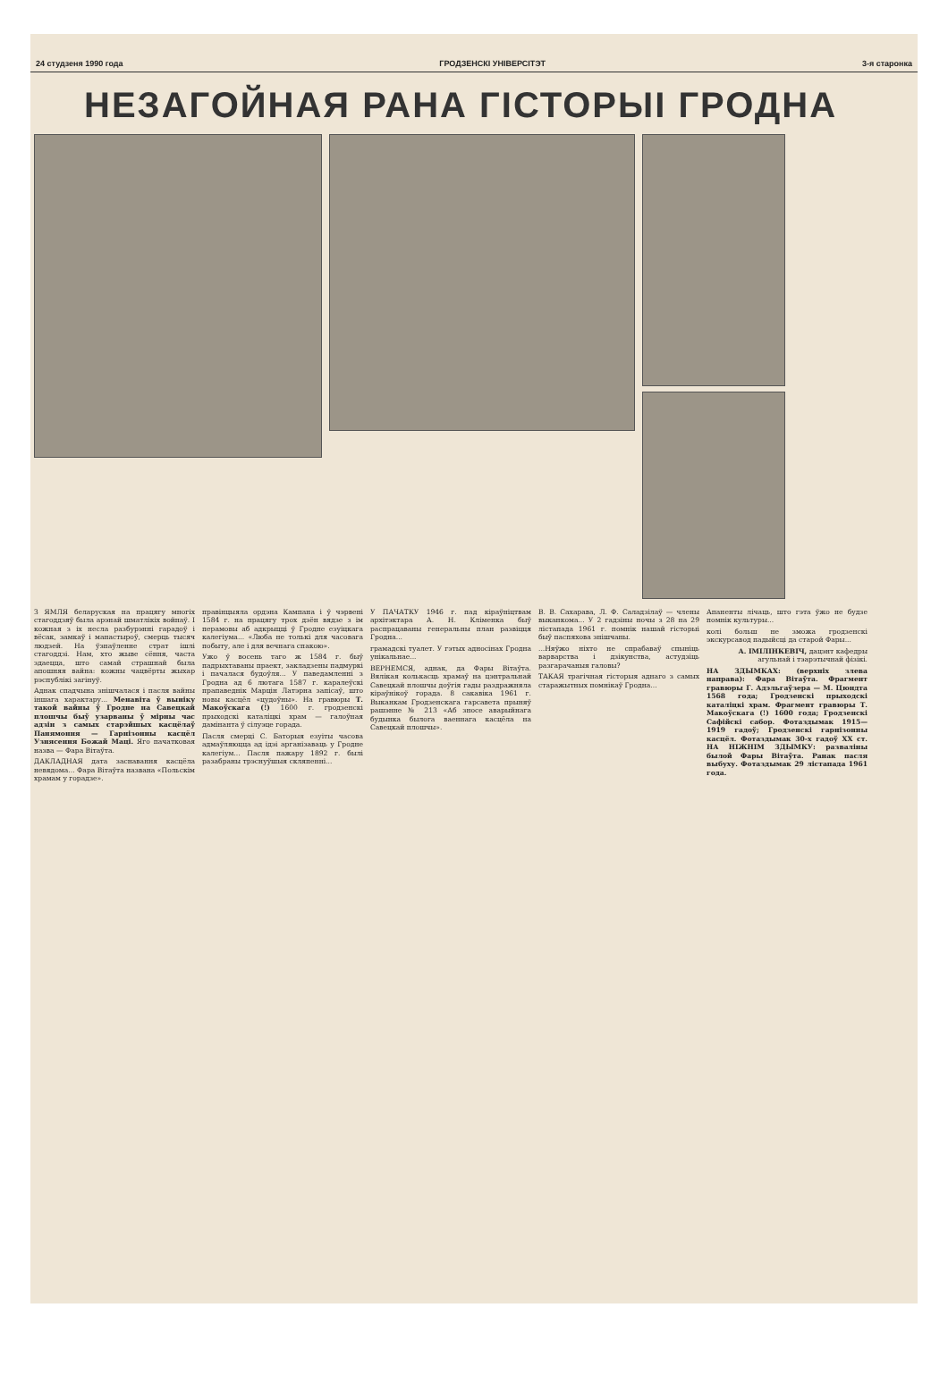24 студзеня 1990 года ГРОДЗЕНСКІ УНІВЕРСІТЭТ 3-я старонка
НЕЗАГОЙНАЯ РАНА ГІСТОРЫІ ГРОДНА
З ЯМЛЯ беларуская на працягу многіх стагоддзяў была арэнай шматлікіх войнаў. І кожная з іх несла разбурэнні гарадоў і вёсак, замкаў і манастыроў, смерць тысяч людзей. На ўзнаўленне страт ішлі стагоддзі. Нам, хто жыве сёння, часта здаецца, што самай страшнай была апошняя вайна: кожны чацвёрты жыхар рэспублікі загінуў.
Аднак спадчына знішчалася і пасля вайны іншага характару... Менавіта ў выніку такой вайны ў Гродне на Савецкай плошчы быў узарваны ў мірны час адзін з самых старэйшых касцёлаў Панямоння — Гарнізонны касцёл Узнясення Божай Маці. Яго пачатковая назва — Фара Вітаўта.
ДАКЛАДНАЯ дата заснавання касцёла невядома... Фара Вітаўта названа «Польскім храмам у горадзе».
правінцыяла ордэна Кампана і ў чэрвені 1584 г. на працягу трох дзён вядзе з ім перамовы аб адкрыцці ў Гродне езуіцкага калегіума... «Люба не толькі для часовага побыту, але і для вечнага спакою».
Ужо ў восень таго ж 1584 г. быў падрыхтаваны праект, закладзены падмуркі і пачалася будоўля... У паведамленні з Гродна ад 6 лютага 1587 г. каралеўскі прапаведнік Марцін Латэрна запісаў, што новы касцёл «цудоўны». На гравюры Т. Макоўскага (!) 1600 г. гродзенскі прыходскі каталіцкі храм — галоўная дамінанта ў сілуэце горада.
Пасля смерці С. Баторыя езуіты часова адмаўляюцца ад ідэі арганізаваць у Гродне калегіум... Пасля пажару 1892 г. былі разабраны трэснуўшыя скляпенні...
У ПАЧАТКУ 1946 г. пад кіраўніцтвам архітэктара А. Н. Кліменка быў распрацаваны генеральны план развіцця Гродна...
грамадскі туалет. У гэтых адносінах Гродна унікальнае...
ВЕРНЕМСЯ, аднак, да Фары Вітаўта. Вялікая колькасць храмаў на цэнтральнай Савецкай плошчы доўгія гады раздражняла кіраўнікоў горада. 8 сакавіка 1961 г. Выканкам Гродзенскага гарсавета прыняў рашэнне № 213 «Аб зносе аварыйнага будынка былога ваеннага касцёла на Савецкай плошчы».
В. В. Сахарава, Л. Ф. Саладзілаў — члены выканкома... У 2 гадзіны ночы з 28 на 29 лістапада 1961 г. помнік нашай гісторыі быў паспяхова знішчаны.
...Няўжо ніхто не спрабаваў спыніць варварства і дзікунства, астудзіць разгарачаныя галовы?
ТАКАЯ трагічная гісторыя аднаго з самых старажытных помнікаў Гродна...
Апаненты лічаць, што гэта ўжо не будзе помнік культуры...
колі больш не зможа гродзенскі экскурсавод падыйсці да старой Фары...
А. ІМІЛІНКЕВІЧ, дацэнт кафедры агульнай і тэарэтычнай фізікі.
НА ЗДЫМКАХ: (верхніх злева направа): Фара Вітаўта. Фрагмент гравюры Г. Адэльгаўзера — М. Цюндта 1568 года; Гродзенскі прыходскі каталіцкі храм. Фрагмент гравюры Т. Макоўскага (!) 1600 года; Гродзенскі Сафійскі сабор. Фотаздымак 1915—1919 гадоў; Гродзенскі гарнізонны касцёл. Фотаздымак 30-х гадоў XX ст. НА НІЖНІМ ЗДЫМКУ: развалiны былой Фары Вітаўта. Ранак пасля выбуху. Фотаздымак 29 лістапада 1961 года.